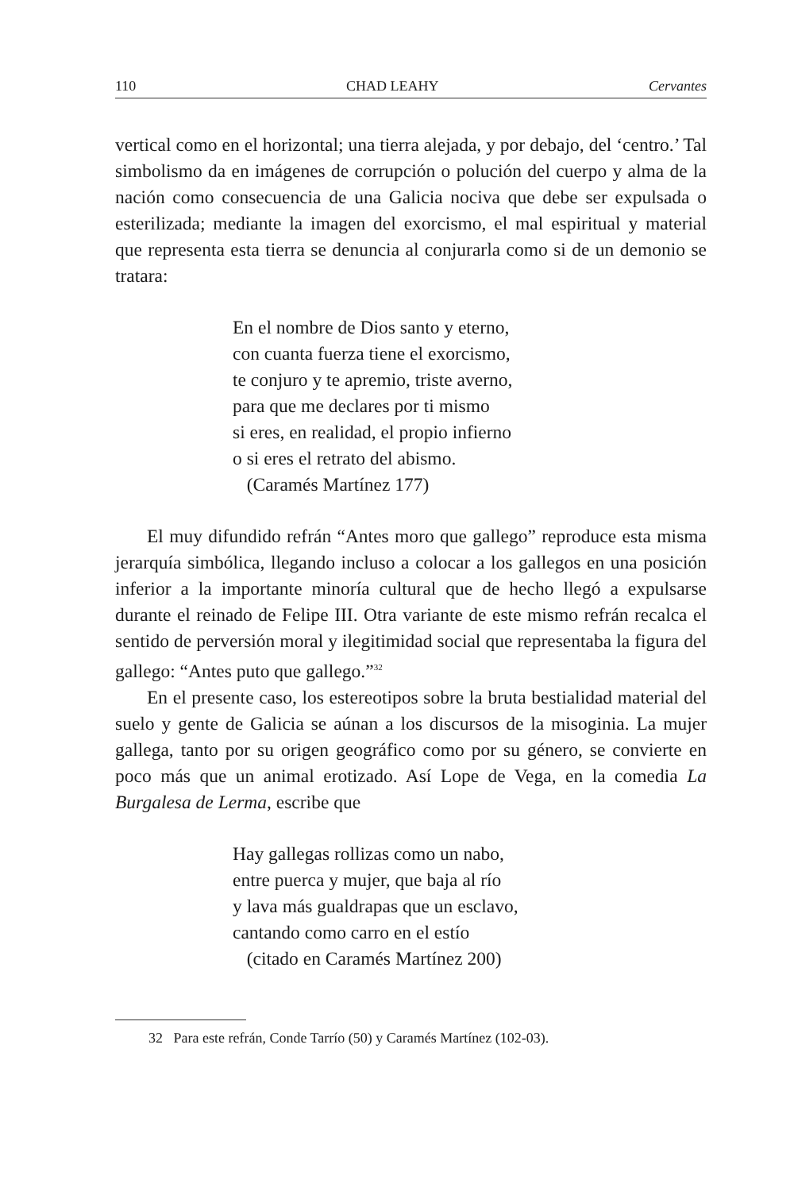110 CHAD LEAHY Cervantes
vertical como en el horizontal; una tierra alejada, y por debajo, del ‘centro.’ Tal simbolismo da en imágenes de corrupción o polución del cuerpo y alma de la nación como consecuencia de una Galicia nociva que debe ser expulsada o esterilizada; mediante la imagen del exorcismo, el mal espiritual y material que representa esta tierra se denuncia al conjurarla como si de un demonio se tratara:
En el nombre de Dios santo y eterno,
con cuanta fuerza tiene el exorcismo,
te conjuro y te apremio, triste averno,
para que me declares por ti mismo
si eres, en realidad, el propio infierno
o si eres el retrato del abismo.
(Caramés Martínez 177)
El muy difundido refrán “Antes moro que gallego” reproduce esta misma jerarquía simbólica, llegando incluso a colocar a los gallegos en una posición inferior a la importante minoría cultural que de hecho llegó a expulsarse durante el reinado de Felipe III. Otra variante de este mismo refrán recalca el sentido de perversión moral y ilegitimidad social que representaba la figura del gallego: “Antes puto que gallego.”<sup>32</sup>
En el presente caso, los estereotipos sobre la bruta bestialidad material del suelo y gente de Galicia se aúnan a los discursos de la misoginia. La mujer gallega, tanto por su origen geográfico como por su género, se convierte en poco más que un animal erotizado. Así Lope de Vega, en la comedia La Burgalesa de Lerma, escribe que
Hay gallegas rollizas como un nabo,
entre puerca y mujer, que baja al río
y lava más gualdrapas que un esclavo,
cantando como carro en el estío
(citado en Caramés Martínez 200)
32 Para este refrán, Conde Tarrío (50) y Caramés Martínez (102-03).